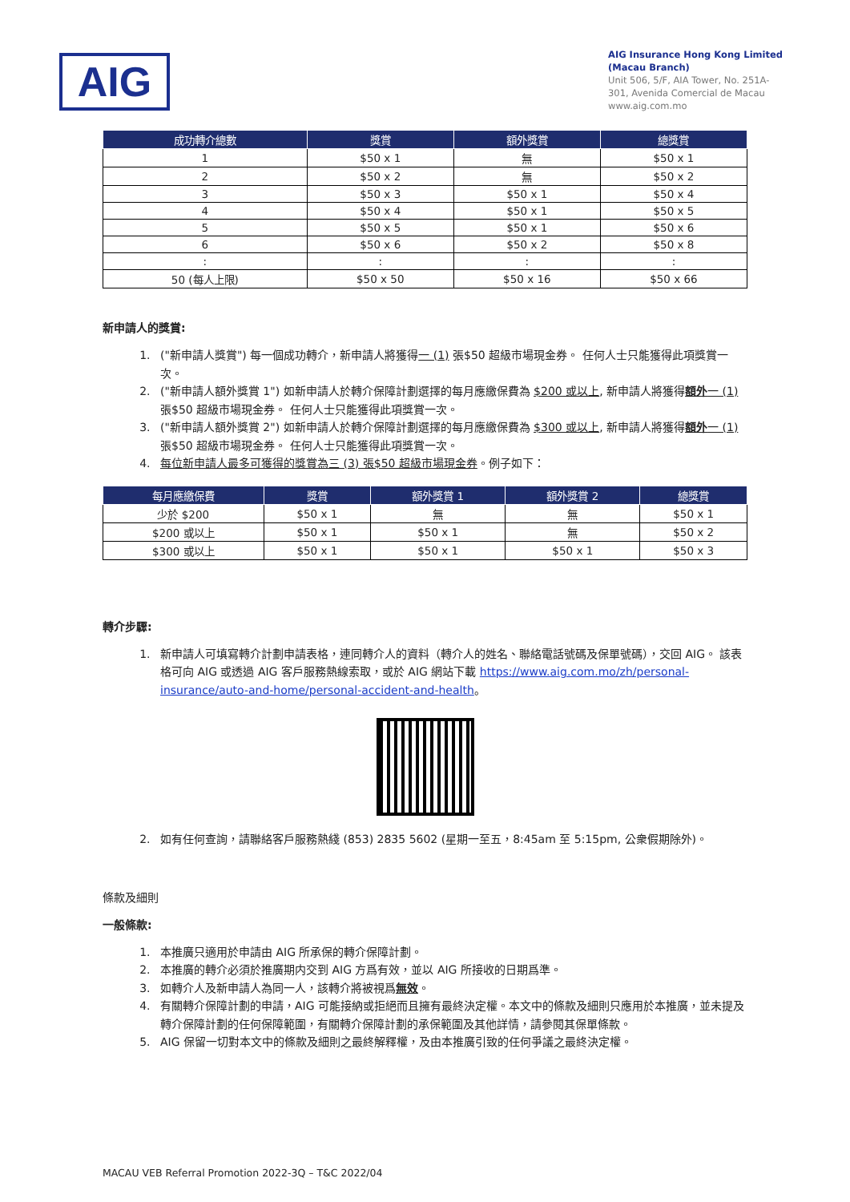AIG
AIG Insurance Hong Kong Limited
(Macau Branch)
Unit 506, 5/F, AIA Tower, No. 251A-301, Avenida Comercial de Macau
www.aig.com.mo
| 成功轉介總數 | 獎賞 | 額外獎賞 | 總獎賞 |
| --- | --- | --- | --- |
| 1 | $50 x 1 | 無 | $50 x 1 |
| 2 | $50 x 2 | 無 | $50 x 2 |
| 3 | $50 x 3 | $50 x 1 | $50 x 4 |
| 4 | $50 x 4 | $50 x 1 | $50 x 5 |
| 5 | $50 x 5 | $50 x 1 | $50 x 6 |
| 6 | $50 x 6 | $50 x 2 | $50 x 8 |
| : | : | : | : |
| 50 (每人上限) | $50 x 50 | $50 x 16 | $50 x 66 |
新申請人的獎賞:
1. ("新申請人獎賞") 每一個成功轉介，新申請人將獲得一 (1) 張$50 超級市場現金券。 任何人士只能獲得此項獎賞一次。
2. ("新申請人額外獎賞 1") 如新申請人於轉介保障計劃選擇的每月應繳保費為 $200 或以上, 新申請人將獲得額外 一 (1) 張$50 超級市場現金券。 任何人士只能獲得此項獎賞一次。
3. ("新申請人額外獎賞 2") 如新申請人於轉介保障計劃選擇的每月應繳保費為 $300 或以上, 新申請人將獲得額外 一 (1) 張$50 超級市場現金券。 任何人士只能獲得此項獎賞一次。
4. 每位新申請人最多可獲得的獎賞為三 (3) 張$50 超級市場現金券。例子如下：
| 每月應繳保費 | 獎賞 | 額外獎賞 1 | 額外獎賞 2 | 總獎賞 |
| --- | --- | --- | --- | --- |
| 少於 $200 | $50 x 1 | 無 | 無 | $50 x 1 |
| $200 或以上 | $50 x 1 | $50 x 1 | 無 | $50 x 2 |
| $300 或以上 | $50 x 1 | $50 x 1 | $50 x 1 | $50 x 3 |
轉介步驟:
1. 新申請人可填寫轉介計劃申請表格，連同轉介人的資料（轉介人的姓名、聯絡電話號碼及保單號碼），交回 AIG。 該表格可向 AIG 或透過 AIG 客戶服務熱線索取，或於 AIG 網站下載 https://www.aig.com.mo/zh/personal-insurance/auto-and-home/personal-accident-and-health。
2. 如有任何查詢，請聯絡客戶服務熱綫 (853) 2835 5602 (星期一至五，8:45am 至 5:15pm, 公衆假期除外)。
條款及細則
一般條款:
1. 本推廣只適用於申請由 AIG 所承保的轉介保障計劃。
2. 本推廣的轉介必須於推廣期内交到 AIG 方爲有效，並以 AIG 所接收的日期爲準。
3. 如轉介人及新申請人為同一人，該轉介將被視爲無效。
4. 有關轉介保障計劃的申請，AIG 可能接納或拒絕而且擁有最終決定權。本文中的條款及細則只應用於本推廣，並未提及轉介保障計劃的任何保障範圍，有關轉介保障計劃的承保範圍及其他詳情，請參閱其保單條款。
5. AIG 保留一切對本文中的條款及細則之最終解釋權，及由本推廣引致的任何爭議之最終決定權。
MACAU VEB Referral Promotion 2022-3Q – T&C 2022/04